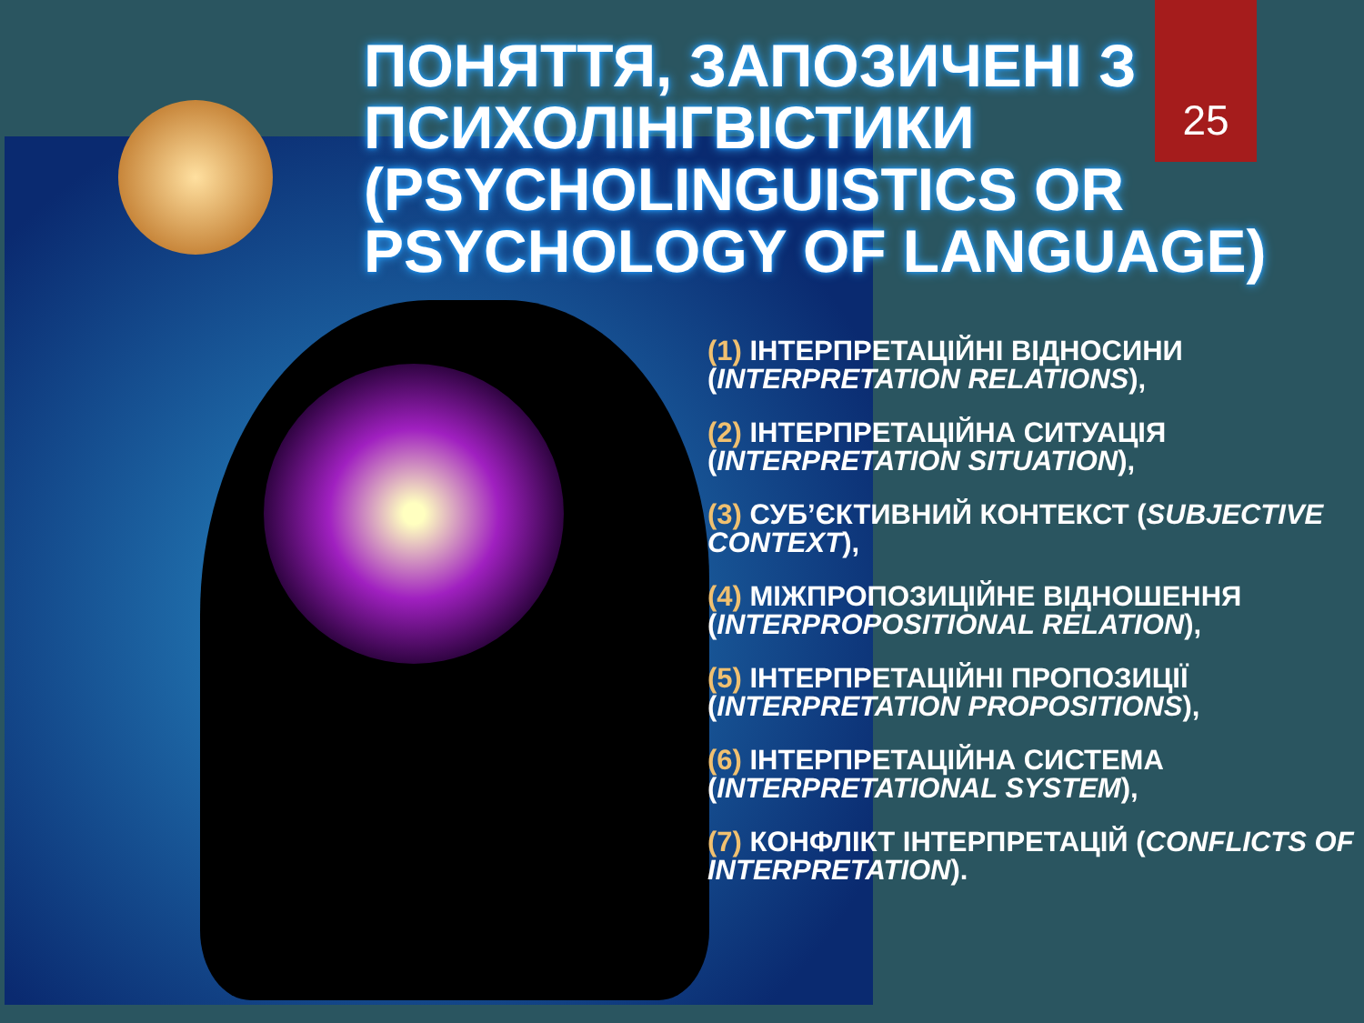25
ПОНЯТТЯ, ЗАПОЗИЧЕНІ З ПСИХОЛІНГВІСТИКИ (PSYCHOLINGUISTICS OR PSYCHOLOGY OF LANGUAGE)
(1) ІНТЕРПРЕТАЦІЙНІ ВІДНОСИНИ (INTERPRETATION RELATIONS),
(2) ІНТЕРПРЕТАЦІЙНА СИТУАЦІЯ (INTERPRETATION SITUATION),
(3) СУБ’ЄКТИВНИЙ КОНТЕКСТ (SUBJECTIVE CONTEXT),
(4) МІЖПРОПОЗИЦІЙНЕ ВІДНОШЕННЯ (INTERPROPOSITIONAL RELATION),
(5) ІНТЕРПРЕТАЦІЙНІ ПРОПОЗИЦІЇ (INTERPRETATION PROPOSITIONS),
(6) ІНТЕРПРЕТАЦІЙНА СИСТЕМА (INTERPRETATIONAL SYSTEM),
(7) КОНФЛІКТ ІНТЕРПРЕТАЦІЙ (CONFLICTS OF INTERPRETATION).